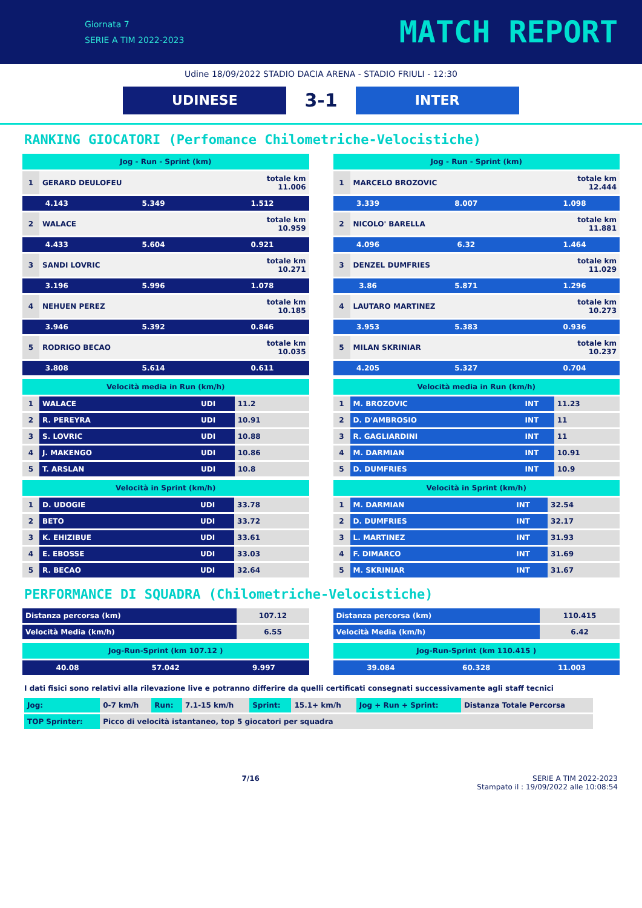Giornata 7
SERIE A TIM 2022-2023
MATCH REPORT
Udine 18/09/2022 STADIO DACIA ARENA - STADIO FRIULI - 12:30
UDINESE
3-1
INTER
RANKING GIOCATORI (Perfomance Chilometriche-Velocistiche)
| Jog - Run - Sprint (km) | | | |
| --- | --- | --- | --- |
| 1 | GERARD DEULOFEU | | totale km 11.006 |
| 4.143 | | 5.349 | 1.512 |
| 2 | WALACE | | totale km 10.959 |
| 4.433 | | 5.604 | 0.921 |
| 3 | SANDI LOVRIC | | totale km 10.271 |
| 3.196 | | 5.996 | 1.078 |
| 4 | NEHUEN PEREZ | | totale km 10.185 |
| 3.946 | | 5.392 | 0.846 |
| 5 | RODRIGO BECAO | | totale km 10.035 |
| 3.808 | | 5.614 | 0.611 |
| Velocità media in Run (km/h) | | | |
| --- | --- | --- | --- |
| 1 | WALACE | UDI | 11.2 |
| 2 | R. PEREYRA | UDI | 10.91 |
| 3 | S. LOVRIC | UDI | 10.88 |
| 4 | J. MAKENGO | UDI | 10.86 |
| 5 | T. ARSLAN | UDI | 10.8 |
| Velocità in Sprint (km/h) | | | |
| --- | --- | --- | --- |
| 1 | D. UDOGIE | UDI | 33.78 |
| 2 | BETO | UDI | 33.72 |
| 3 | K. EHIZIBUE | UDI | 33.61 |
| 4 | E. EBOSSE | UDI | 33.03 |
| 5 | R. BECAO | UDI | 32.64 |
| Jog - Run - Sprint (km) | | | |
| --- | --- | --- | --- |
| 1 | MARCELO BROZOVIC | | totale km 12.444 |
| 3.339 | | 8.007 | 1.098 |
| 2 | NICOLO' BARELLA | | totale km 11.881 |
| 4.096 | | 6.32 | 1.464 |
| 3 | DENZEL DUMFRIES | | totale km 11.029 |
| 3.86 | | 5.871 | 1.296 |
| 4 | LAUTARO MARTINEZ | | totale km 10.273 |
| 3.953 | | 5.383 | 0.936 |
| 5 | MILAN SKRINIAR | | totale km 10.237 |
| 4.205 | | 5.327 | 0.704 |
| Velocità media in Run (km/h) | | | |
| --- | --- | --- | --- |
| 1 | M. BROZOVIC | INT | 11.23 |
| 2 | D. D'AMBROSIO | INT | 11 |
| 3 | R. GAGLIARDINI | INT | 11 |
| 4 | M. DARMIAN | INT | 10.91 |
| 5 | D. DUMFRIES | INT | 10.9 |
| Velocità in Sprint (km/h) | | | |
| --- | --- | --- | --- |
| 1 | M. DARMIAN | INT | 32.54 |
| 2 | D. DUMFRIES | INT | 32.17 |
| 3 | L. MARTINEZ | INT | 31.93 |
| 4 | F. DIMARCO | INT | 31.69 |
| 5 | M. SKRINIAR | INT | 31.67 |
PERFORMANCE DI SQUADRA (Chilometriche-Velocistiche)
| Distanza percorsa (km) | 107.12 |
| Velocità Media (km/h) | 6.55 |
| Jog-Run-Sprint (km 107.12 ) | | |
| --- | --- | --- |
| 40.08 | 57.042 | 9.997 |
| Distanza percorsa (km) | 110.415 |
| Velocità Media (km/h) | 6.42 |
| Jog-Run-Sprint (km 110.415 ) | | |
| --- | --- | --- |
| 39.084 | 60.328 | 11.003 |
I dati fisici sono relativi alla rilevazione live e potranno differire da quelli certificati consegnati successivamente agli staff tecnici
| Jog: | 0-7 km/h | Run: | 7.1-15 km/h | Sprint: | 15.1+ km/h | Jog + Run + Sprint: | Distanza Totale Percorsa |
| TOP Sprinter: | Picco di velocità istantaneo, top 5 giocatori per squadra | | | | | | |
7/16 SERIE A TIM 2022-2023
Stampato il : 19/09/2022 alle 10:08:54